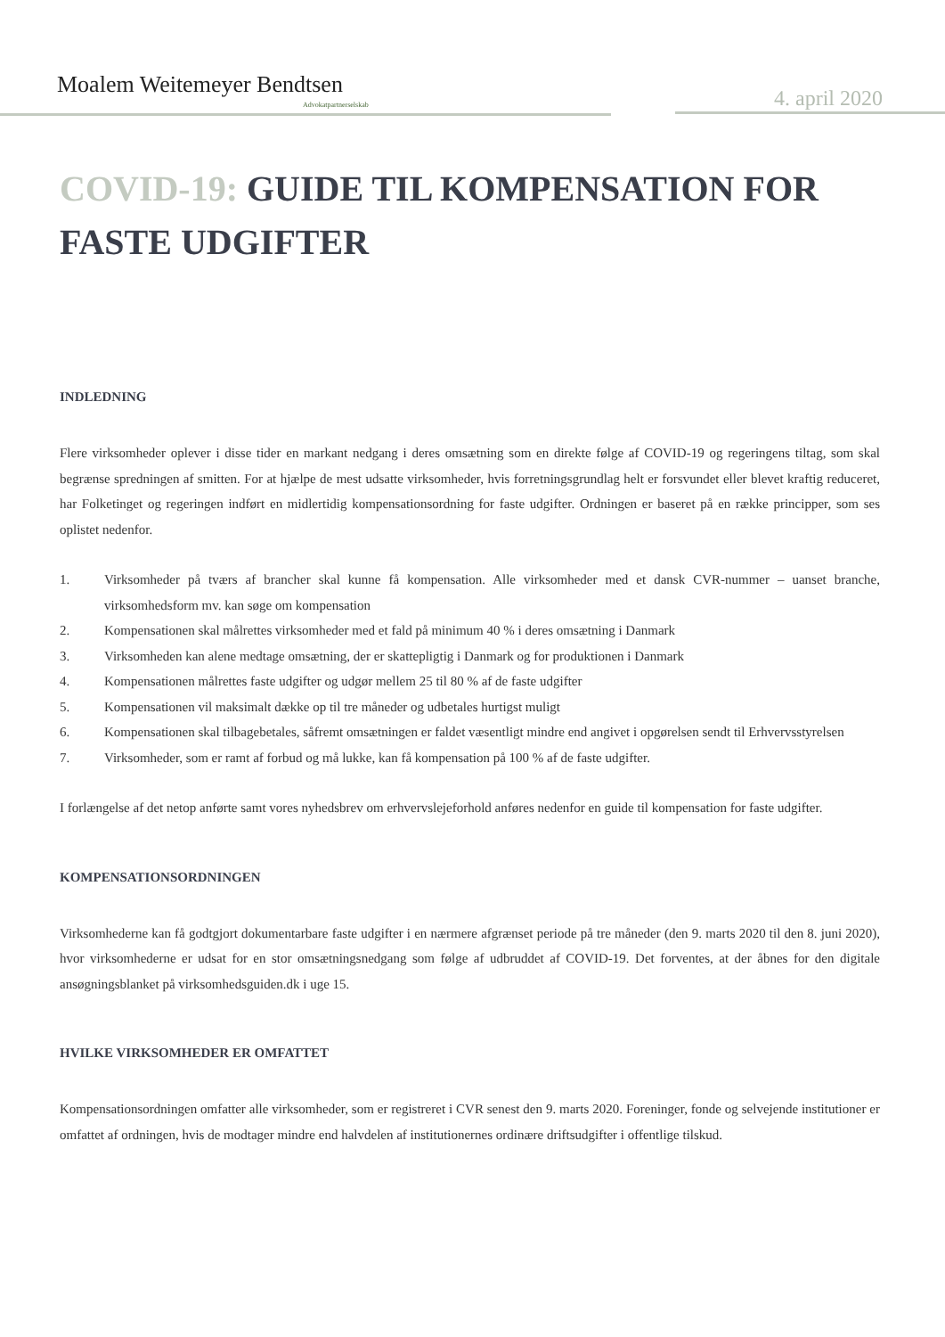Moalem Weitemeyer Bendtsen
Advokatpartnerselskab 4. april 2020
COVID-19: GUIDE TIL KOMPENSATION FOR FASTE UDGIFTER
INDLEDNING
Flere virksomheder oplever i disse tider en markant nedgang i deres omsætning som en direkte følge af COVID-19 og regeringens tiltag, som skal begrænse spredningen af smitten. For at hjælpe de mest udsatte virksomheder, hvis forretningsgrundlag helt er forsvundet eller blevet kraftig reduceret, har Folketinget og regeringen indført en midlertidig kompensationsordning for faste udgifter. Ordningen er baseret på en række principper, som ses oplistet nedenfor.
1. Virksomheder på tværs af brancher skal kunne få kompensation. Alle virksomheder med et dansk CVR-nummer – uanset branche, virksomhedsform mv. kan søge om kompensation
2. Kompensationen skal målrettes virksomheder med et fald på minimum 40 % i deres omsætning i Danmark
3. Virksomheden kan alene medtage omsætning, der er skattepligtig i Danmark og for produktionen i Danmark
4. Kompensationen målrettes faste udgifter og udgør mellem 25 til 80 % af de faste udgifter
5. Kompensationen vil maksimalt dække op til tre måneder og udbetales hurtigst muligt
6. Kompensationen skal tilbagebetales, såfremt omsætningen er faldet væsentligt mindre end angivet i opgørelsen sendt til Erhvervsstyrelsen
7. Virksomheder, som er ramt af forbud og må lukke, kan få kompensation på 100 % af de faste udgifter.
I forlængelse af det netop anførte samt vores nyhedsbrev om erhvervslejeforhold anføres nedenfor en guide til kompensation for faste udgifter.
KOMPENSATIONSORDNINGEN
Virksomhederne kan få godtgjort dokumentarbare faste udgifter i en nærmere afgrænset periode på tre måneder (den 9. marts 2020 til den 8. juni 2020), hvor virksomhederne er udsat for en stor omsætningsnedgang som følge af udbruddet af COVID-19. Det forventes, at der åbnes for den digitale ansøgningsblanket på virksomhedsguiden.dk i uge 15.
HVILKE VIRKSOMHEDER ER OMFATTET
Kompensationsordningen omfatter alle virksomheder, som er registreret i CVR senest den 9. marts 2020. Foreninger, fonde og selvejende institutioner er omfattet af ordningen, hvis de modtager mindre end halvdelen af institutionernes ordinære driftsudgifter i offentlige tilskud.